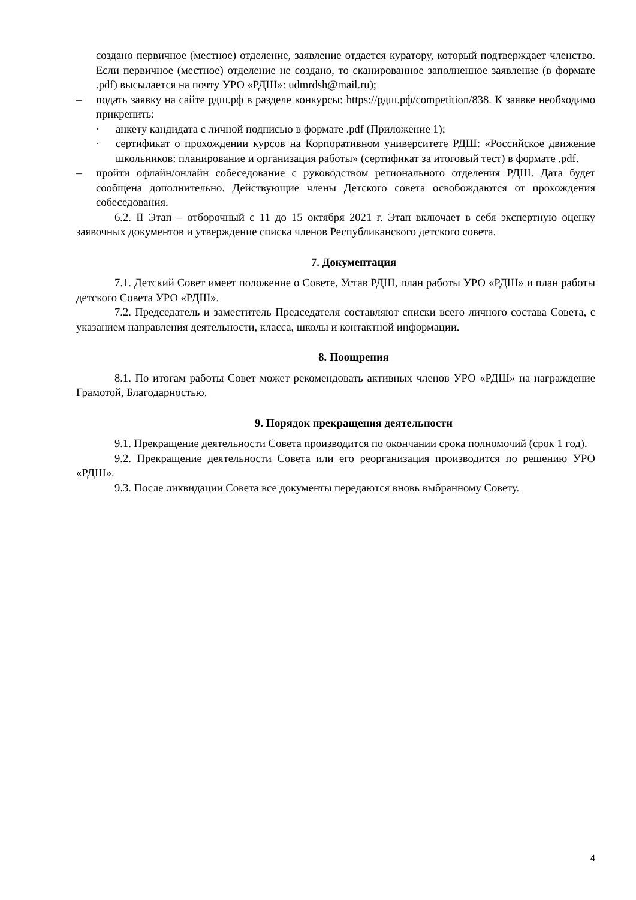создано первичное (местное) отделение, заявление отдается куратору, который подтверждает членство. Если первичное (местное) отделение не создано, то сканированное заполненное заявление (в формате .pdf) высылается на почту УРО «РДШ»: udmrdsh@mail.ru);
– подать заявку на сайте рдш.рф в разделе конкурсы: https://рдш.рф/competition/838. К заявке необходимо прикрепить:
· анкету кандидата с личной подписью в формате .pdf (Приложение 1);
· сертификат о прохождении курсов на Корпоративном университете РДШ: «Российское движение школьников: планирование и организация работы» (сертификат за итоговый тест) в формате .pdf.
– пройти офлайн/онлайн собеседование с руководством регионального отделения РДШ. Дата будет сообщена дополнительно. Действующие члены Детского совета освобождаются от прохождения собеседования.
6.2. II Этап – отборочный с 11 до 15 октября 2021 г. Этап включает в себя экспертную оценку заявочных документов и утверждение списка членов Республиканского детского совета.
7. Документация
7.1. Детский Совет имеет положение о Совете, Устав РДШ, план работы УРО «РДШ» и план работы детского Совета УРО «РДШ».
7.2. Председатель и заместитель Председателя составляют списки всего личного состава Совета, с указанием направления деятельности, класса, школы и контактной информации.
8. Поощрения
8.1. По итогам работы Совет может рекомендовать активных членов УРО «РДШ» на награждение Грамотой, Благодарностью.
9. Порядок прекращения деятельности
9.1. Прекращение деятельности Совета производится по окончании срока полномочий (срок 1 год).
9.2. Прекращение деятельности Совета или его реорганизация производится по решению УРО «РДШ».
9.3. После ликвидации Совета все документы передаются вновь выбранному Совету.
4